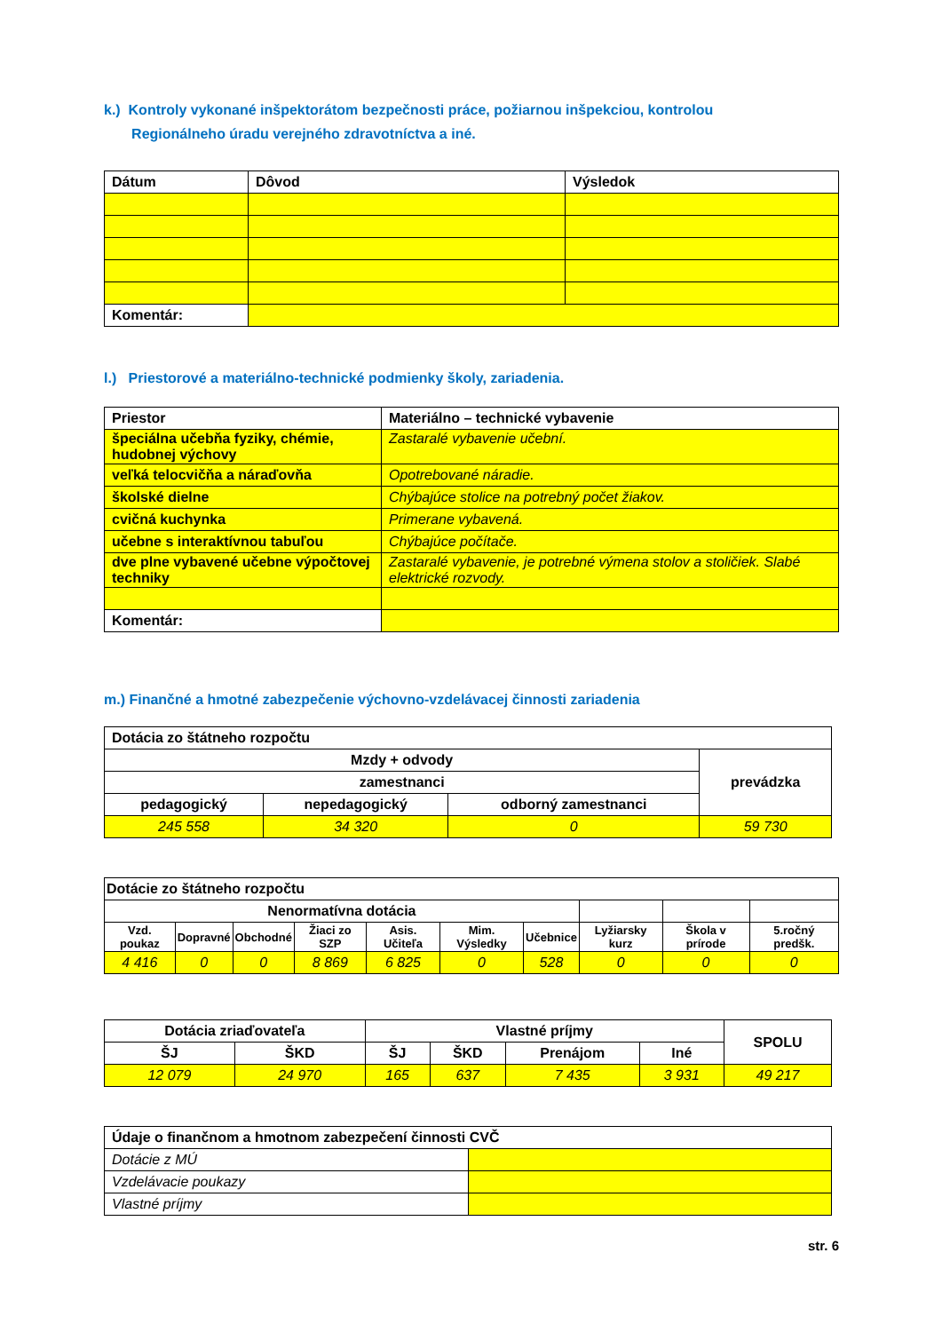k.) Kontroly vykonané inšpektorátom bezpečnosti práce, požiarnou inšpekciou, kontrolou
Regionálneho úradu verejného zdravotníctva a iné.
| Dátum | Dôvod | Výsledok |
| --- | --- | --- |
| Komentár: | | |
l.) Priestorové a materiálno-technické podmienky školy, zariadenia.
| Priestor | Materiálno – technické vybavenie |
| --- | --- |
| špeciálna učebňa fyziky, chémie, hudobnej výchovy | Zastaralé vybavenie učební. |
| veľká telocvičňa a náraďovňa | Opotrebované náradie. |
| školské dielne | Chýbajúce stolice na potrebný počet žiakov. |
| cvičná kuchynka | Primerane vybavená. |
| učebne s interaktívnou tabuľou | Chýbajúce počítače. |
| dve plne vybavené učebne výpočtovej techniky | Zastaralé vybavenie, je potrebné výmena stolov a stoličiek. Slabé elektrické rozvody. |
| Komentár: | |
m.) Finančné a hmotné zabezpečenie výchovno-vzdelávacej činnosti zariadenia
| Dotácia zo štátneho rozpočtu | | | |
| --- | --- | --- | --- |
| Mzdy + odvody | | | prevádzka |
| zamestnanci | | | |
| pedagogický | nepedagogický | odborný zamestnanci | |
| 245 558 | 34 320 | 0 | 59 730 |
| Dotácie zo štátneho rozpočtu | | | | | | | | | |
| --- | --- | --- | --- | --- | --- | --- | --- | --- | --- |
| Nenormatívna dotácia | | | | | | | | | |
| Vzd. poukaz | Dopravné | Obchodné | Žiaci zo SZP | Asis. Učiteľa | Mim. Výsledky | Učebnice | Lyžiarsky kurz | Škola v prírode | 5.ročný predšk. |
| 4 416 | 0 | 0 | 8 869 | 6 825 | 0 | 528 | 0 | 0 | 0 |
| Dotácia zriaďovateľa | | Vlastné príjmy | | | | SPOLU |
| --- | --- | --- | --- | --- | --- | --- |
| ŠJ | ŠKD | ŠJ | ŠKD | Prenájom | Iné | |
| 12 079 | 24 970 | 165 | 637 | 7 435 | 3 931 | 49 217 |
| Údaje o finančnom a hmotnom zabezpečení činnosti CVČ | |
| --- | --- |
| Dotácie z MÚ | |
| Vzdelávacie poukazy | |
| Vlastné príjmy | |
str. 6